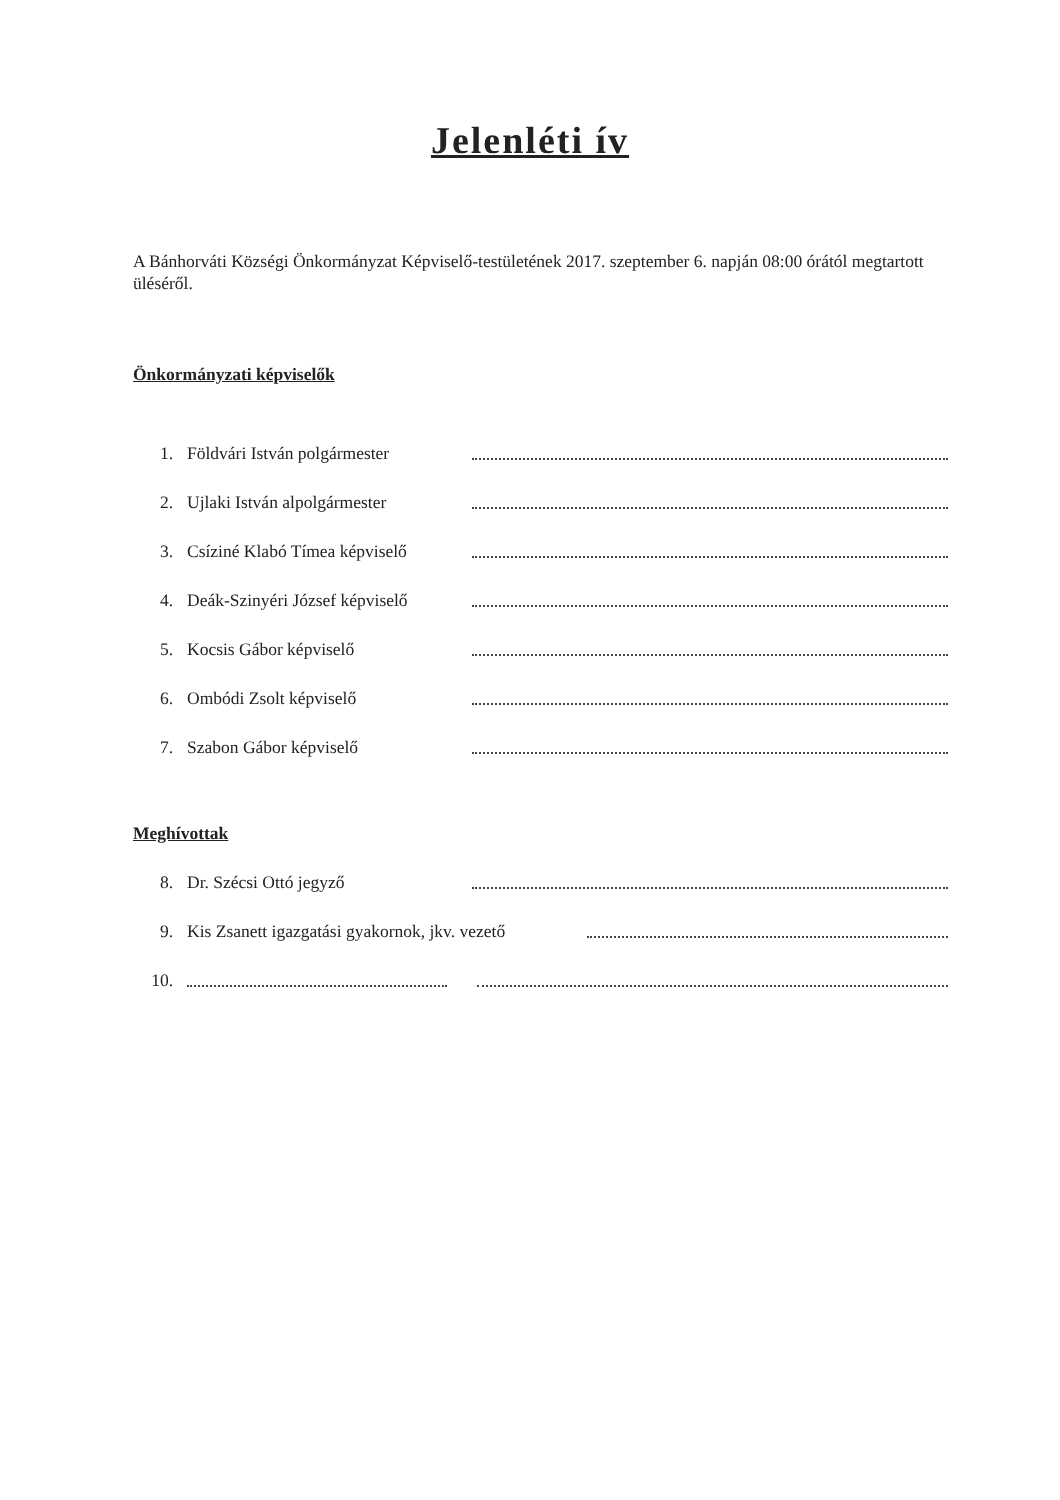Jelenléti ív
A Bánhorváti Községi Önkormányzat Képviselő-testületének 2017. szeptember 6. napján 08:00 órától megtartott üléséről.
Önkormányzati képviselők
1. Földvári István polgármester
2. Ujlaki István alpolgármester
3. Csíziné Klabó Tímea képviselő
4. Deák-Szinyéri József képviselő
5. Kocsis Gábor képviselő
6. Ombódi Zsolt képviselő
7. Szabon Gábor képviselő
Meghívottak
8. Dr. Szécsi Ottó jegyző
9. Kis Zsanett igazgatási gyakornok, jkv. vezető
10.